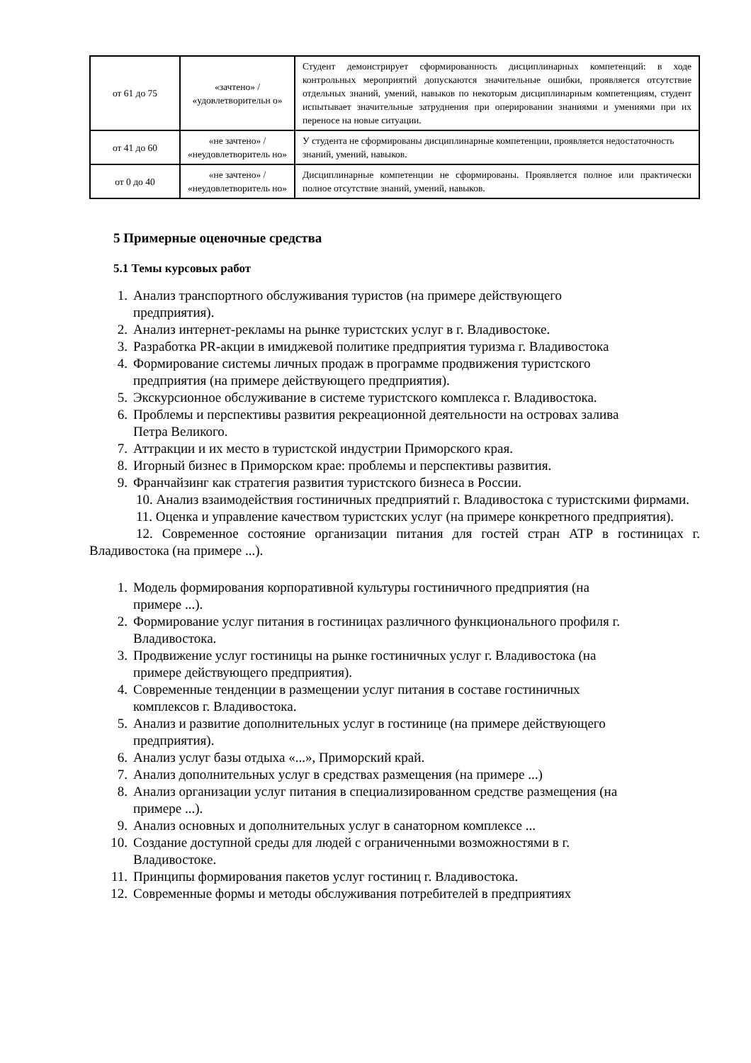| от 61 до 75 | «зачтено» / «удовлетворительн о» | Студент демонстрирует сформированность дисциплинарных компетенций: в ходе контрольных мероприятий допускаются значительные ошибки, проявляется отсутствие отдельных знаний, умений, навыков по некоторым дисциплинарным компетенциям, студент испытывает значительные затруднения при оперировании знаниями и умениями при их переносе на новые ситуации. |
| от 41 до 60 | «не зачтено» / «неудовлетворитель но» | У студента не сформированы дисциплинарные компетенции, проявляется недостаточность знаний, умений, навыков. |
| от 0 до 40 | «не зачтено» / «неудовлетворитель но» | Дисциплинарные компетенции не сформированы. Проявляется полное или практически полное отсутствие знаний, умений, навыков. |
5 Примерные оценочные средства
5.1 Темы курсовых работ
1. Анализ транспортного обслуживания туристов (на примере действующего
предприятия).
2. Анализ интернет-рекламы на рынке туристских услуг в г. Владивостоке.
3. Разработка PR-акции в имиджевой политике предприятия туризма г. Владивостока
4. Формирование системы личных продаж в программе продвижения туристского
предприятия (на примере действующего предприятия).
5. Экскурсионное обслуживание в системе туристского комплекса г. Владивостока.
6. Проблемы и перспективы развития рекреационной деятельности на островах залива
Петра Великого.
7. Аттракции и их место в туристской индустрии Приморского края.
8. Игорный бизнес в Приморском крае: проблемы и перспективы развития.
9. Франчайзинг как стратегия развития туристского бизнеса в России.
10. Анализ взаимодействия гостиничных предприятий г. Владивостока с туристскими фирмами.
11. Оценка и управление качеством туристских услуг (на примере конкретного предприятия).
12. Современное состояние организации питания для гостей стран АТР в гостиницах г. Владивостока (на примере ...).
1. Модель формирования корпоративной культуры гостиничного предприятия (на
примере ...).
2. Формирование услуг питания в гостиницах различного функционального профиля г.
Владивостока.
3. Продвижение услуг гостиницы на рынке гостиничных услуг г. Владивостока (на
примере действующего предприятия).
4. Современные тенденции в размещении услуг питания в составе гостиничных
комплексов г. Владивостока.
5. Анализ и развитие дополнительных услуг в гостинице (на примере действующего
предприятия).
6. Анализ услуг базы отдыха «...», Приморский край.
7. Анализ дополнительных услуг в средствах размещения (на примере ...)
8. Анализ организации услуг питания в специализированном средстве размещения (на
примере ...).
9. Анализ основных и дополнительных услуг в санаторном комплексе ...
10. Создание доступной среды для людей с ограниченными возможностями в г.
Владивостоке.
11. Принципы формирования пакетов услуг гостиниц г. Владивостока.
12. Современные формы и методы обслуживания потребителей в предприятиях